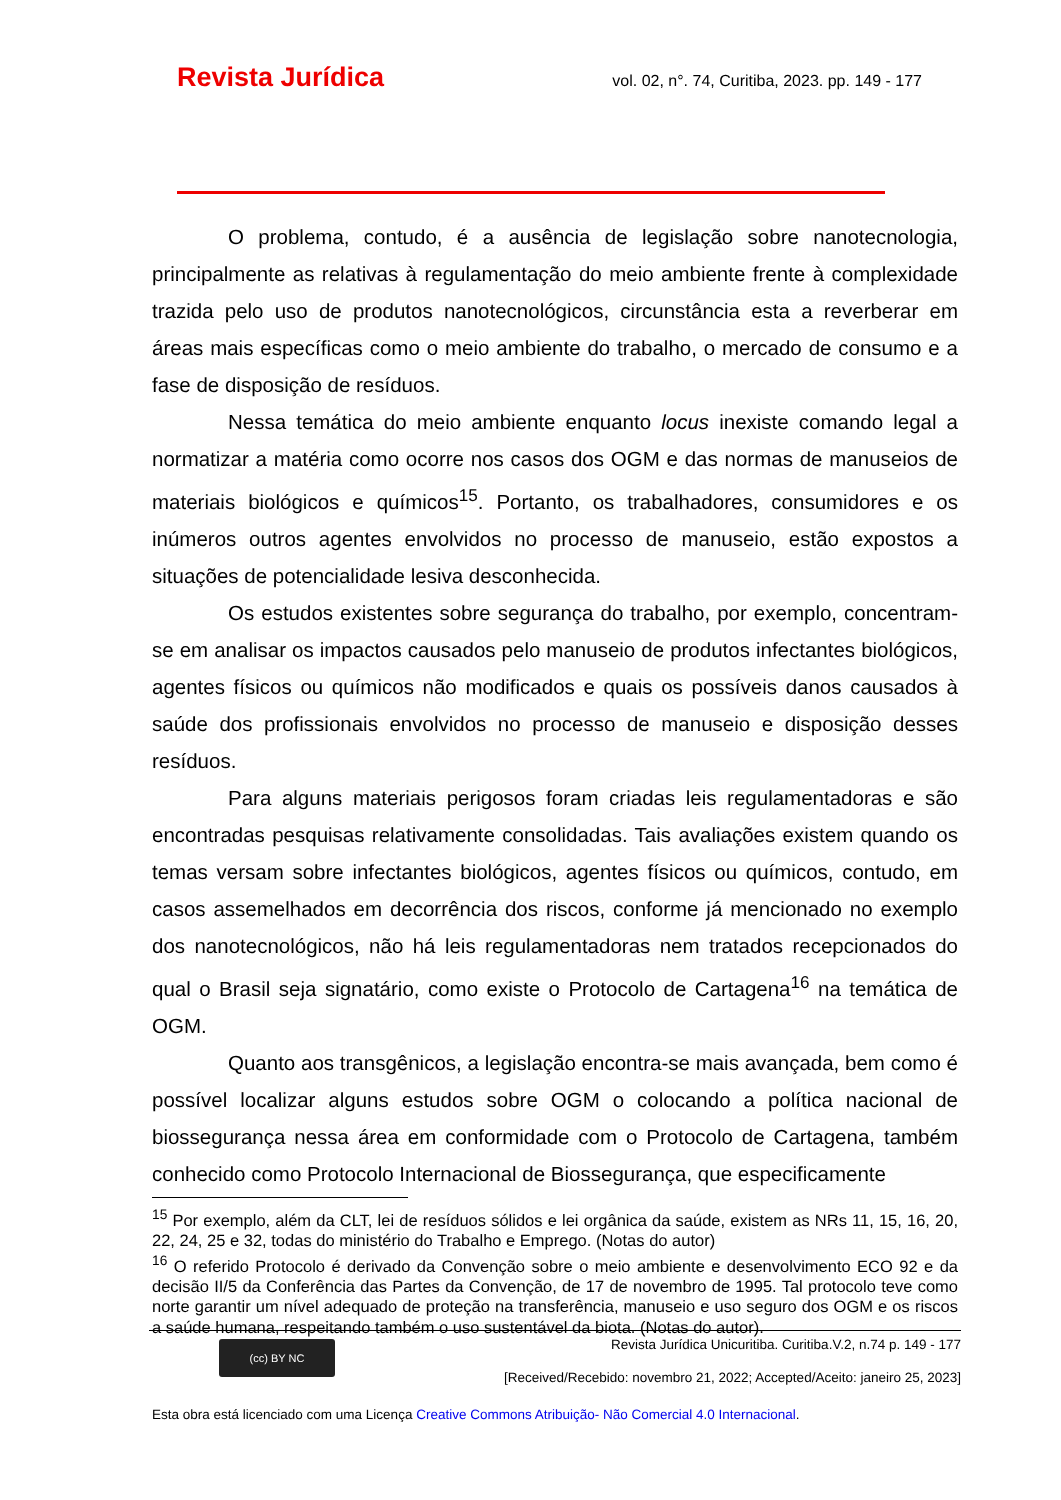Revista Jurídica vol. 02, n°. 74, Curitiba, 2023. pp. 149 - 177
O problema, contudo, é a ausência de legislação sobre nanotecnologia, principalmente as relativas à regulamentação do meio ambiente frente à complexidade trazida pelo uso de produtos nanotecnológicos, circunstância esta a reverberar em áreas mais específicas como o meio ambiente do trabalho, o mercado de consumo e a fase de disposição de resíduos.
Nessa temática do meio ambiente enquanto locus inexiste comando legal a normatizar a matéria como ocorre nos casos dos OGM e das normas de manuseios de materiais biológicos e químicos<sup>15</sup>. Portanto, os trabalhadores, consumidores e os inúmeros outros agentes envolvidos no processo de manuseio, estão expostos a situações de potencialidade lesiva desconhecida.
Os estudos existentes sobre segurança do trabalho, por exemplo, concentram-se em analisar os impactos causados pelo manuseio de produtos infectantes biológicos, agentes físicos ou químicos não modificados e quais os possíveis danos causados à saúde dos profissionais envolvidos no processo de manuseio e disposição desses resíduos.
Para alguns materiais perigosos foram criadas leis regulamentadoras e são encontradas pesquisas relativamente consolidadas. Tais avaliações existem quando os temas versam sobre infectantes biológicos, agentes físicos ou químicos, contudo, em casos assemelhados em decorrência dos riscos, conforme já mencionado no exemplo dos nanotecnológicos, não há leis regulamentadoras nem tratados recepcionados do qual o Brasil seja signatário, como existe o Protocolo de Cartagena<sup>16</sup> na temática de OGM.
Quanto aos transgênicos, a legislação encontra-se mais avançada, bem como é possível localizar alguns estudos sobre OGM o colocando a política nacional de biossegurança nessa área em conformidade com o Protocolo de Cartagena, também conhecido como Protocolo Internacional de Biossegurança, que especificamente
<sup>15</sup> Por exemplo, além da CLT, lei de resíduos sólidos e lei orgânica da saúde, existem as NRs 11, 15, 16, 20, 22, 24, 25 e 32, todas do ministério do Trabalho e Emprego. (Notas do autor)
<sup>16</sup> O referido Protocolo é derivado da Convenção sobre o meio ambiente e desenvolvimento ECO 92 e da decisão II/5 da Conferência das Partes da Convenção, de 17 de novembro de 1995. Tal protocolo teve como norte garantir um nível adequado de proteção na transferência, manuseio e uso seguro dos OGM e os riscos a saúde humana, respeitando também o uso sustentável da biota. (Notas do autor).
(cc) BY NC
Revista Jurídica Unicuritiba. Curitiba.V.2, n.74 p. 149 - 177
[Received/Recebido: novembro 21, 2022; Accepted/Aceito: janeiro 25, 2023]
Esta obra está licenciado com uma Licença Creative Commons Atribuição- Não Comercial 4.0 Internacional.